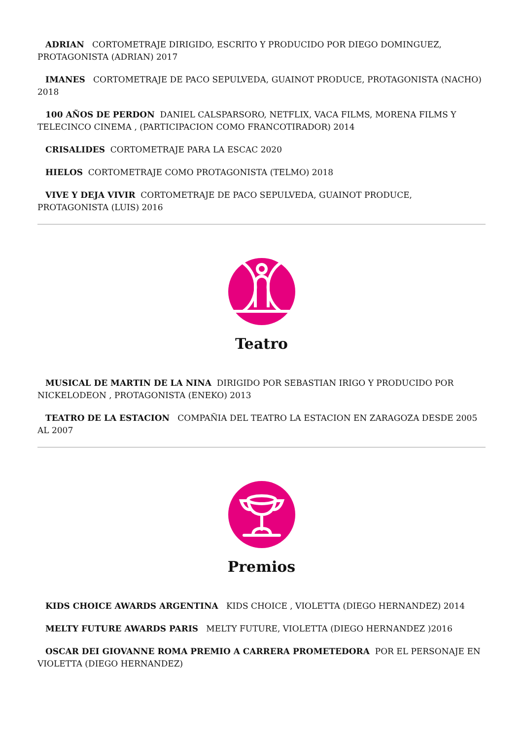ADRIAN CORTOMETRAJE DIRIGIDO, ESCRITO Y PRODUCIDO POR DIEGO DOMINGUEZ, PROTAGONISTA (ADRIAN) 2017
IMANES CORTOMETRAJE DE PACO SEPULVEDA, GUAINOT PRODUCE, PROTAGONISTA (NACHO) 2018
100 AÑOS DE PERDON DANIEL CALSPARSORO, NETFLIX, VACA FILMS, MORENA FILMS Y TELECINCO CINEMA , (PARTICIPACION COMO FRANCOTIRADOR) 2014
CRISALIDES CORTOMETRAJE PARA LA ESCAC 2020
HIELOS CORTOMETRAJE COMO PROTAGONISTA (TELMO) 2018
VIVE Y DEJA VIVIR CORTOMETRAJE DE PACO SEPULVEDA, GUAINOT PRODUCE, PROTAGONISTA (LUIS) 2016
Teatro
MUSICAL DE MARTIN DE LA NINA DIRIGIDO POR SEBASTIAN IRIGO Y PRODUCIDO POR NICKELODEON , PROTAGONISTA (ENEKO) 2013
TEATRO DE LA ESTACION COMPAÑIA DEL TEATRO LA ESTACION EN ZARAGOZA DESDE 2005 AL 2007
Premios
KIDS CHOICE AWARDS ARGENTINA KIDS CHOICE , VIOLETTA (DIEGO HERNANDEZ) 2014
MELTY FUTURE AWARDS PARIS MELTY FUTURE, VIOLETTA (DIEGO HERNANDEZ )2016
OSCAR DEI GIOVANNE ROMA PREMIO A CARRERA PROMETEDORA POR EL PERSONAJE EN VIOLETTA (DIEGO HERNANDEZ)